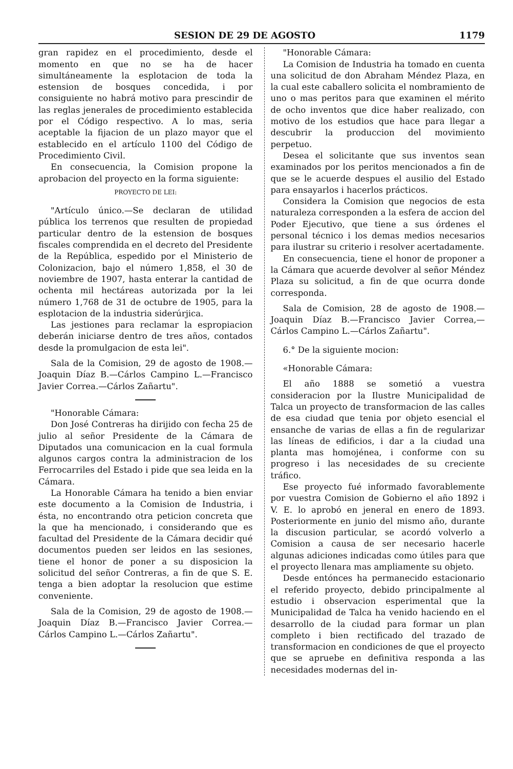SESION DE 29 DE AGOSTO 1179
gran rapidez en el procedimiento, desde el momento en que no se ha de hacer simultáneamente la esplotacion de toda la estension de bosques concedida, i por consiguiente no habrá motivo para prescindir de las reglas jenerales de procedimiento establecida por el Código respectivo. A lo mas, seria aceptable la fijacion de un plazo mayor que el establecido en el artículo 1100 del Código de Procedimiento Civil.
En consecuencia, la Comision propone la aprobacion del proyecto en la forma siguiente:
PROYECTO DE LEI:
"Artículo único.—Se declaran de utilidad pública los terrenos que resulten de propiedad particular dentro de la estension de bosques fiscales comprendida en el decreto del Presidente de la República, espedido por el Ministerio de Colonizacion, bajo el número 1,858, el 30 de noviembre de 1907, hasta enterar la cantidad de ochenta mil hectáreas autorizada por la lei número 1,768 de 31 de octubre de 1905, para la esplotacion de la industria siderúrjica.
Las jestiones para reclamar la espropiacion deberán iniciarse dentro de tres años, contados desde la promulgacion de esta lei".
Sala de la Comision, 29 de agosto de 1908.—Joaquin Díaz B.—Cárlos Campino L.—Francisco Javier Correa.—Cárlos Zañartu".
"Honorable Cámara:
Don José Contreras ha dirijido con fecha 25 de julio al señor Presidente de la Cámara de Diputados una comunicacion en la cual formula algunos cargos contra la administracion de los Ferrocarriles del Estado i pide que sea leida en la Cámara.
La Honorable Cámara ha tenido a bien enviar este documento a la Comision de Industria, i ésta, no encontrando otra peticion concreta que la que ha mencionado, i considerando que es facultad del Presidente de la Cámara decidir qué documentos pueden ser leidos en las sesiones, tiene el honor de poner a su disposicion la solicitud del señor Contreras, a fin de que S. E. tenga a bien adoptar la resolucion que estime conveniente.
Sala de la Comision, 29 de agosto de 1908.—Joaquin Díaz B.—Francisco Javier Correa.—Cárlos Campino L.—Cárlos Zañartu".
"Honorable Cámara:
La Comision de Industria ha tomado en cuenta una solicitud de don Abraham Méndez Plaza, en la cual este caballero solicita el nombramiento de uno o mas peritos para que examinen el mérito de ocho inventos que dice haber realizado, con motivo de los estudios que hace para llegar a descubrir la produccion del movimiento perpetuo.
Desea el solicitante que sus inventos sean examinados por los peritos mencionados a fin de que se le acuerde despues el ausilio del Estado para ensayarlos i hacerlos prácticos.
Considera la Comision que negocios de esta naturaleza corresponden a la esfera de accion del Poder Ejecutivo, que tiene a sus órdenes el personal técnico i los demas medios necesarios para ilustrar su criterio i resolver acertadamente.
En consecuencia, tiene el honor de proponer a la Cámara que acuerde devolver al señor Méndez Plaza su solicitud, a fin de que ocurra donde corresponda.
Sala de Comision, 28 de agosto de 1908.—Joaquin Díaz B.—Francisco Javier Correa,—Cárlos Campino L.—Cárlos Zañartu".
6.° De la siguiente mocion:
«Honorable Cámara:
El año 1888 se sometió a vuestra consideracion por la Ilustre Municipalidad de Talca un proyecto de transformacion de las calles de esa ciudad que tenia por objeto esencial el ensanche de varias de ellas a fin de regularizar las líneas de edificios, i dar a la ciudad una planta mas homojénea, i conforme con su progreso i las necesidades de su creciente tráfico.
Ese proyecto fué informado favorablemente por vuestra Comision de Gobierno el año 1892 i V. E. lo aprobó en jeneral en enero de 1893. Posteriormente en junio del mismo año, durante la discusion particular, se acordó volverlo a Comision a causa de ser necesario hacerle algunas adiciones indicadas como útiles para que el proyecto llenara mas ampliamente su objeto.
Desde entónces ha permanecido estacionario el referido proyecto, debido principalmente al estudio i observacion esperimental que la Municipalidad de Talca ha venido haciendo en el desarrollo de la ciudad para formar un plan completo i bien rectificado del trazado de transformacion en condiciones de que el proyecto que se apruebe en definitiva responda a las necesidades modernas del in-